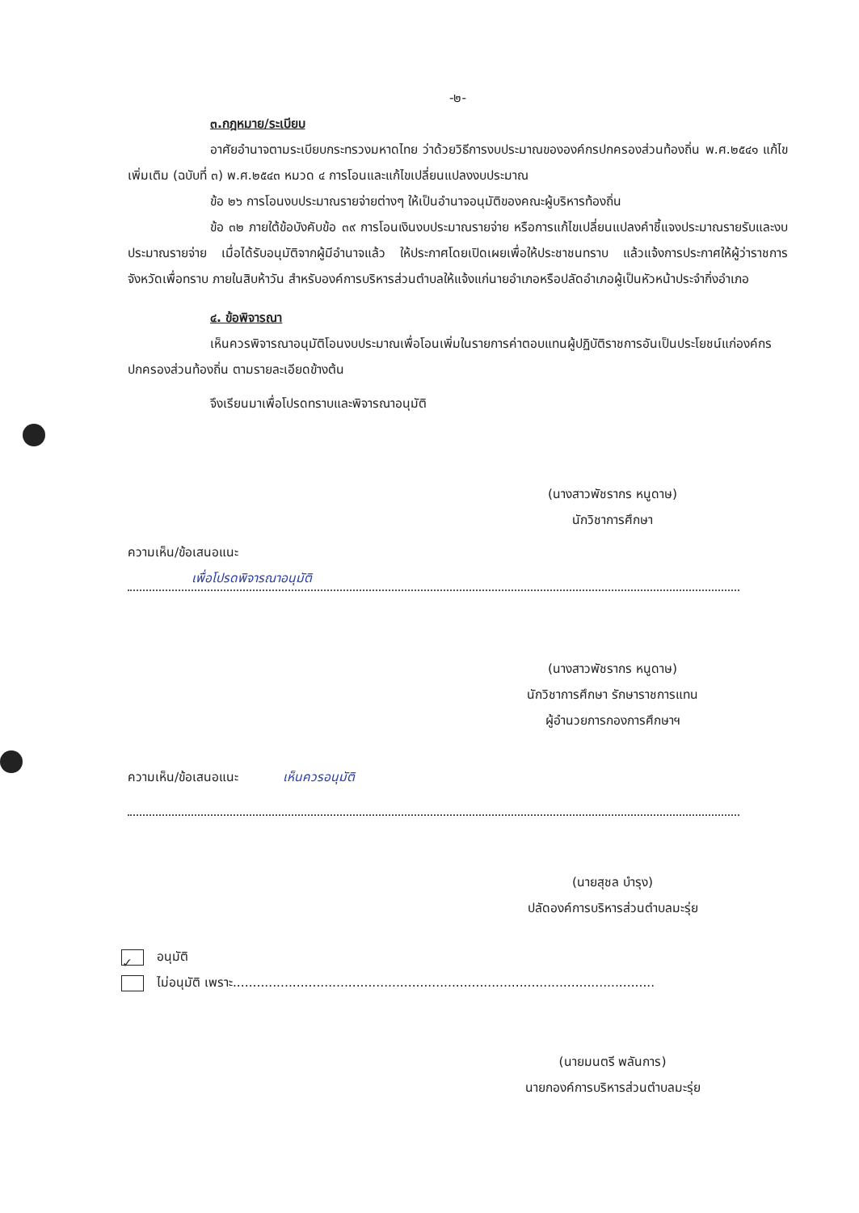-๒-
๓.กฎหมาย/ระเบียบ
อาศัยอำนาจตามระเบียบกระทรวงมหาดไทย ว่าด้วยวิธีการงบประมาณขององค์กรปกครองส่วนท้องถิ่น พ.ศ.๒๕๔๑ แก้ไขเพิ่มเติม (ฉบับที่ ๓) พ.ศ.๒๕๔๓ หมวด ๔ การโอนและแก้ไขเปลี่ยนแปลงงบประมาณ
ข้อ ๒๖ การโอนงบประมาณรายจ่ายต่างๆ ให้เป็นอำนาจอนุมัติของคณะผู้บริหารท้องถิ่น
ข้อ ๓๒ ภายใต้ข้อบังคับข้อ ๓๙ การโอนเงินงบประมาณรายจ่าย หรือการแก้ไขเปลี่ยนแปลงคำชี้แจงประมาณรายรับและงบประมาณรายจ่าย เมื่อได้รับอนุมัติจากผู้มีอำนาจแล้ว ให้ประกาศโดยเปิดเผยเพื่อให้ประชาชนทราบ แล้วแจ้งการประกาศให้ผู้ว่าราชการจังหวัดเพื่อทราบ ภายในสิบห้าวัน สำหรับองค์การบริหารส่วนตำบลให้แจ้งแก่นายอำเภอหรือปลัดอำเภอผู้เป็นหัวหน้าประจำกิ่งอำเภอ
๔. ข้อพิจารณา
เห็นควรพิจารณาอนุมัติโอนงบประมาณเพื่อโอนเพิ่มในรายการค่าตอบแทนผู้ปฏิบัติราชการอันเป็นประโยชน์แก่องค์กรปกครองส่วนท้องถิ่น ตามรายละเอียดข้างต้น
จึงเรียนมาเพื่อโปรดทราบและพิจารณาอนุมัติ
(นางสาวพัชรากร หนูดาษ)
นักวิชาการศึกษา
ความเห็น/ข้อเสนอแนะ
เพื่อโปรดพิจารณาอนุมัติ
(นางสาวพัชรากร หนูดาษ)
นักวิชาการศึกษา รักษาราชการแทน
ผู้อำนวยการกองการศึกษาฯ
ความเห็น/ข้อเสนอแนะ เห็นควรอนุมัติ
(นายสุชล บำรุง)
ปลัดองค์การบริหารส่วนตำบลมะรุ่ย
✓ อนุมัติ
ไม่อนุมัติ เพราะ..........................................................................................................
(นายมนตรี พลันการ)
นายกองค์การบริหารส่วนตำบลมะรุ่ย